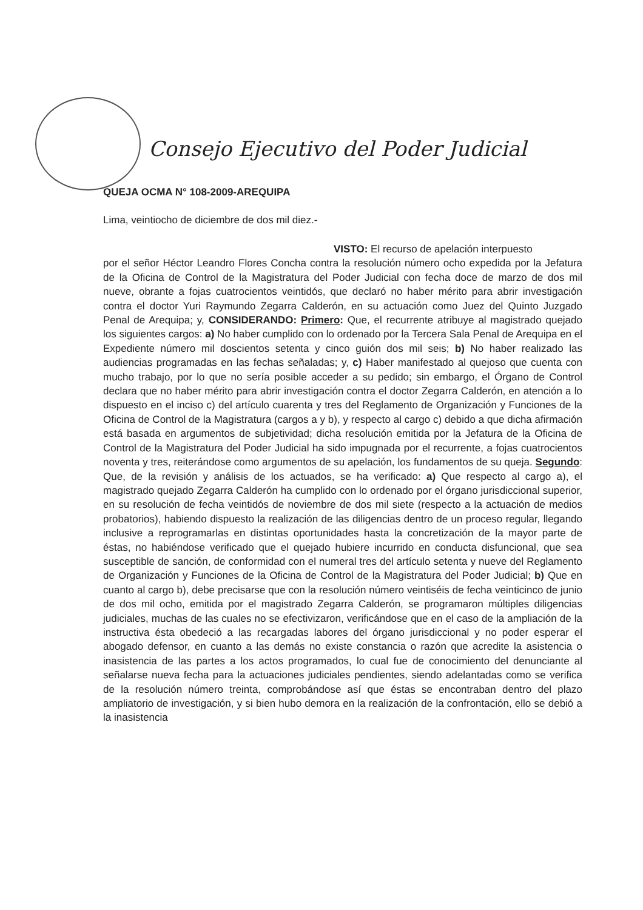Consejo Ejecutivo del Poder Judicial
QUEJA OCMA N° 108-2009-AREQUIPA
Lima, veintiocho de diciembre de dos mil diez.-
VISTO: El recurso de apelación interpuesto
por el señor Héctor Leandro Flores Concha contra la resolución número ocho expedida por la Jefatura de la Oficina de Control de la Magistratura del Poder Judicial con fecha doce de marzo de dos mil nueve, obrante a fojas cuatrocientos veintidós, que declaró no haber mérito para abrir investigación contra el doctor Yuri Raymundo Zegarra Calderón, en su actuación como Juez del Quinto Juzgado Penal de Arequipa; y, CONSIDERANDO: Primero: Que, el recurrente atribuye al magistrado quejado los siguientes cargos: a) No haber cumplido con lo ordenado por la Tercera Sala Penal de Arequipa en el Expediente número mil doscientos setenta y cinco guión dos mil seis; b) No haber realizado las audiencias programadas en las fechas señaladas; y, c) Haber manifestado al quejoso que cuenta con mucho trabajo, por lo que no sería posible acceder a su pedido; sin embargo, el Órgano de Control declara que no haber mérito para abrir investigación contra el doctor Zegarra Calderón, en atención a lo dispuesto en el inciso c) del artículo cuarenta y tres del Reglamento de Organización y Funciones de la Oficina de Control de la Magistratura (cargos a y b), y respecto al cargo c) debido a que dicha afirmación está basada en argumentos de subjetividad; dicha resolución emitida por la Jefatura de la Oficina de Control de la Magistratura del Poder Judicial ha sido impugnada por el recurrente, a fojas cuatrocientos noventa y tres, reiterándose como argumentos de su apelación, los fundamentos de su queja. Segundo: Que, de la revisión y análisis de los actuados, se ha verificado: a) Que respecto al cargo a), el magistrado quejado Zegarra Calderón ha cumplido con lo ordenado por el órgano jurisdiccional superior, en su resolución de fecha veintidós de noviembre de dos mil siete (respecto a la actuación de medios probatorios), habiendo dispuesto la realización de las diligencias dentro de un proceso regular, llegando inclusive a reprogramarlas en distintas oportunidades hasta la concretización de la mayor parte de éstas, no habiéndose verificado que el quejado hubiere incurrido en conducta disfuncional, que sea susceptible de sanción, de conformidad con el numeral tres del artículo setenta y nueve del Reglamento de Organización y Funciones de la Oficina de Control de la Magistratura del Poder Judicial; b) Que en cuanto al cargo b), debe precisarse que con la resolución número veintiséis de fecha veinticinco de junio de dos mil ocho, emitida por el magistrado Zegarra Calderón, se programaron múltiples diligencias judiciales, muchas de las cuales no se efectivizaron, verificándose que en el caso de la ampliación de la instructiva ésta obedeció a las recargadas labores del órgano jurisdiccional y no poder esperar el abogado defensor, en cuanto a las demás no existe constancia o razón que acredite la asistencia o inasistencia de las partes a los actos programados, lo cual fue de conocimiento del denunciante al señalarse nueva fecha para la actuaciones judiciales pendientes, siendo adelantadas como se verifica de la resolución número treinta, comprobándose así que éstas se encontraban dentro del plazo ampliatorio de investigación, y si bien hubo demora en la realización de la confrontación, ello se debió a la inasistencia